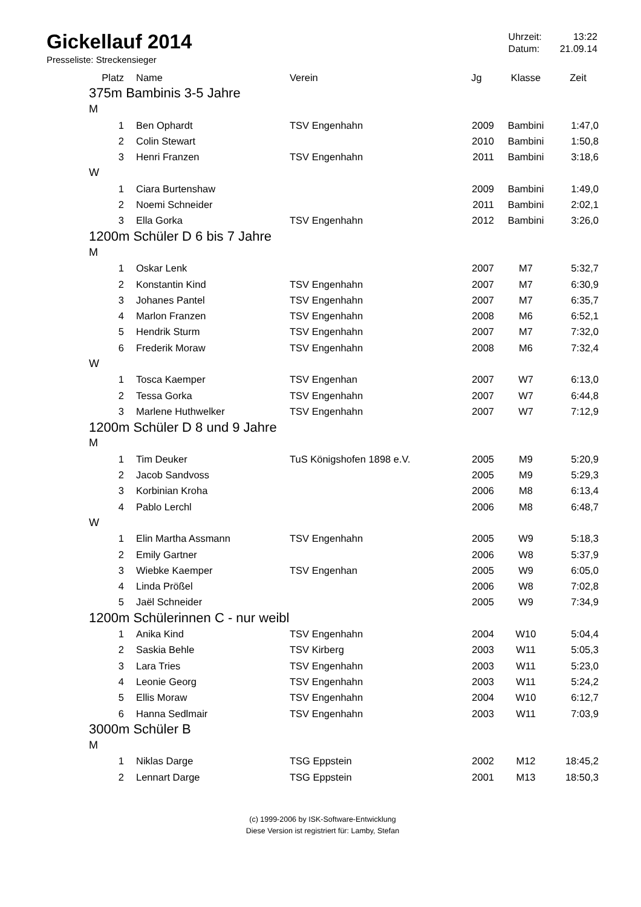Gickellauf 2014
| Uhrzeit: | 13:22 |
| Datum: | 21.09.14 |
Presseliste: Streckensieger
| Platz | Name | Verein | Jg | Klasse | Zeit |
| --- | --- | --- | --- | --- | --- |
| 375m Bambinis 3-5 Jahre | | | | | |
| M | | | | | |
| 1 | Ben Ophardt | TSV Engenhahn | 2009 | Bambini | 1:47,0 |
| 2 | Colin Stewart | | 2010 | Bambini | 1:50,8 |
| 3 | Henri Franzen | TSV Engenhahn | 2011 | Bambini | 3:18,6 |
| W | | | | | |
| 1 | Ciara Burtenshaw | | 2009 | Bambini | 1:49,0 |
| 2 | Noemi Schneider | | 2011 | Bambini | 2:02,1 |
| 3 | Ella Gorka | TSV Engenhahn | 2012 | Bambini | 3:26,0 |
| 1200m Schüler D 6 bis 7 Jahre | | | | | |
| M | | | | | |
| 1 | Oskar Lenk | | 2007 | M7 | 5:32,7 |
| 2 | Konstantin Kind | TSV Engenhahn | 2007 | M7 | 6:30,9 |
| 3 | Johanes Pantel | TSV Engenhahn | 2007 | M7 | 6:35,7 |
| 4 | Marlon Franzen | TSV Engenhahn | 2008 | M6 | 6:52,1 |
| 5 | Hendrik Sturm | TSV Engenhahn | 2007 | M7 | 7:32,0 |
| 6 | Frederik Moraw | TSV Engenhahn | 2008 | M6 | 7:32,4 |
| W | | | | | |
| 1 | Tosca Kaemper | TSV Engenhan | 2007 | W7 | 6:13,0 |
| 2 | Tessa Gorka | TSV Engenhahn | 2007 | W7 | 6:44,8 |
| 3 | Marlene Huthwelker | TSV Engenhahn | 2007 | W7 | 7:12,9 |
| 1200m Schüler D 8 und 9 Jahre | | | | | |
| M | | | | | |
| 1 | Tim Deuker | TuS Königshofen 1898 e.V. | 2005 | M9 | 5:20,9 |
| 2 | Jacob Sandvoss | | 2005 | M9 | 5:29,3 |
| 3 | Korbinian Kroha | | 2006 | M8 | 6:13,4 |
| 4 | Pablo Lerchl | | 2006 | M8 | 6:48,7 |
| W | | | | | |
| 1 | Elin Martha Assmann | TSV Engenhahn | 2005 | W9 | 5:18,3 |
| 2 | Emily Gartner | | 2006 | W8 | 5:37,9 |
| 3 | Wiebke Kaemper | TSV Engenhan | 2005 | W9 | 6:05,0 |
| 4 | Linda Prößel | | 2006 | W8 | 7:02,8 |
| 5 | Jaël Schneider | | 2005 | W9 | 7:34,9 |
| 1200m Schülerinnen C - nur weibl | | | | | |
| 1 | Anika Kind | TSV Engenhahn | 2004 | W10 | 5:04,4 |
| 2 | Saskia Behle | TSV Kirberg | 2003 | W11 | 5:05,3 |
| 3 | Lara Tries | TSV Engenhahn | 2003 | W11 | 5:23,0 |
| 4 | Leonie Georg | TSV Engenhahn | 2003 | W11 | 5:24,2 |
| 5 | Ellis Moraw | TSV Engenhahn | 2004 | W10 | 6:12,7 |
| 6 | Hanna Sedlmair | TSV Engenhahn | 2003 | W11 | 7:03,9 |
| 3000m Schüler B | | | | | |
| M | | | | | |
| 1 | Niklas Darge | TSG Eppstein | 2002 | M12 | 18:45,2 |
| 2 | Lennart Darge | TSG Eppstein | 2001 | M13 | 18:50,3 |
(c) 1999-2006 by ISK-Software-Entwicklung
Diese Version ist registriert für: Lamby, Stefan